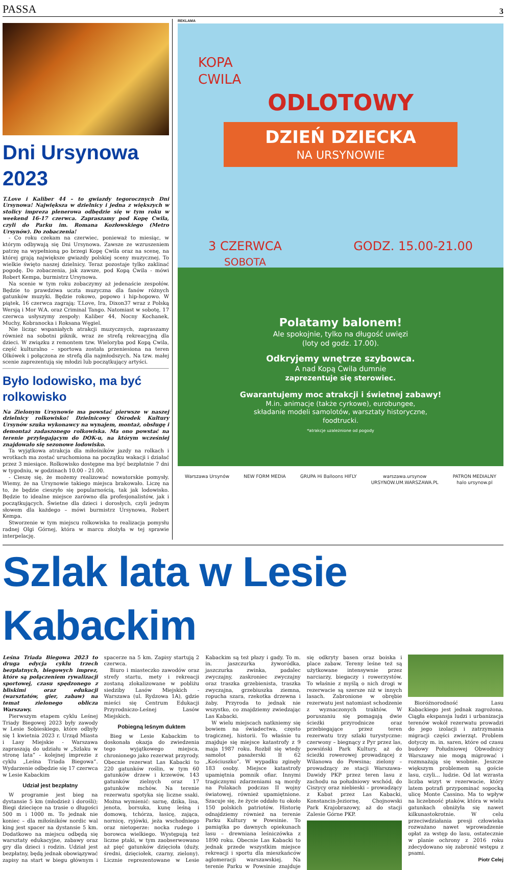PASSA 3
Dni Ursynowa 2023
T.Love i Kaliber 44 – to gwiazdy tegorocznych Dni Ursynowa! Największa w dzielnicy i jedna z większych w stolicy impreza plenerowa odbędzie się w tym roku w weekend 16-17 czerwca. Zapraszamy pod Kopę Cwila, czyli do Parku im. Romana Kozłowskiego (Metro Ursynów). Do zobaczenia!
- Co roku czekam na czerwiec, ponieważ to miesiąc, w którym odbywają się Dni Ursynowa. Zawsze ze wzruszeniem patrzę na wypełnioną po brzegi Kopę Cwila oraz na scenę, na której grają największe gwiazdy polskiej sceny muzycznej. To wielkie święto naszej dzielnicy. Teraz pozostaje tylko zaklinać pogodę. Do zobaczenia, jak zawsze, pod Kopą Cwila - mówi Robert Kempa, burmistrz Ursynowa.
Na scenie w tym roku zobaczymy aż jedenaście zespołów. Będzie to prawdziwa uczta muzyczna dla fanów różnych gatunków muzyki. Będzie rokowo, popowo i hip-hopowo. W piątek, 16 czerwca zagrają: T.Love, Ira, Dixon37 wraz z Polską Wersją i Mor W.A. oraz Criminal Tango. Natomiast w sobotę, 17 czerwca usłyszymy zespoły: Kaliber 44, Nocny Kochanek, Muchy, Kobranocka i Roksana Węgiel.
Nie licząc wspaniałych atrakcji muzycznych, zapraszamy również na sobotni piknik, wraz ze strefą rekreacyjną dla dzieci. W związku z remontem tzw. Wieloryba pod Kopą Cwila, część kulturalno – sportowa została przeniesiona na teren Olkówek i połączona ze strefą dla najmłodszych. Na tzw. małej scenie zaprezentują się młodzi lub początkujący artyści.
Było lodowisko, ma być rolkowisko
Na Zielonym Ursynowie ma powstać pierwsze w naszej dzielnicy rolkowisko! Dzielnicowy Ośrodek Kultury Ursynów szuka wykonawcy na wynajem, montaż, obsługę i demontaż zadaszonego rolkowiska. Ma ono powstać na terenie przylegającym do DOK-u, na którym wcześniej znajdowało się sezonowe lodowisko.
Ta wyjątkowa atrakcja dla miłośników jazdy na rolkach i wrotkach ma zostać uruchomiona na początku wakacji i działać przez 3 miesiące. Rolkowisko dostępne ma być bezpłatnie 7 dni w tygodniu, w godzinach 10.00 - 21.00.
- Cieszę się, że możemy realizować nowatorskie pomysły. Wiemy, że na Ursynowie takiego miejsca brakowało. Liczę na to, że będzie cieszyło się popularnością, tak jak lodowisko. Będzie to idealne miejsce zarówno dla profesjonalistów, jak i początkujących. Świetne dla dzieci i dorosłych, czyli jednym słowem dla każdego – mówi burmistrz Ursynowa, Robert Kempa.
Stworzenie w tym miejscu rolkowiska to realizacja pomysłu radnej Olgi Górnej, która w marcu złożyła w tej sprawie interpelację.
REKLAMA
KOPA
CWILA
ODLOTOWY
DZIEŃ DZIECKA
NA URSYNOWIE
3 CZERWCA
SOBOTA GODZ. 15.00-21.00
Polatamy balonem!
Ale spokojnie, tylko na długość uwięzi
(loty od godz. 17.00).
Odkryjemy wnętrze szybowca.
A nad Kopą Cwila dumnie
zaprezentuje się sterowiec.
Gwarantujemy moc atrakcji i świetnej zabawy!
M.in. animacje (także cyrkowe), eurobungee,
składanie modeli samolotów, warsztaty historyczne,
foodtrucki.
*atrakcje uzależnione od pogody
Warszawa Ursynów NEW FORM MEDIA GRUPA Hi Balloons HIFLY warszawa.ursynow
URSYNOW.UM.WARSZAWA.PL PATRON MEDIALNY
halo ursynow.pl
Szlak lata w Lesie Kabackim
Leśna Triada Biegowa 2023 to druga edycja cyklu trzech bezpłatnych, biegowych imprez, które są połączeniem rywalizacji sportowej, czasu spędzonego z bliskimi oraz edukacji (warsztatów, gier, zabaw) na temat zielonego oblicza Warszawy.
Pierwszym etapem cyklu Leśnej Triady Biegowej 2023 były zawody w Lesie Sobieskiego, które odbyły się 1 kwietnia 2023 r. Urząd Miasta i Lasy Miejskie - Warszawa zapraszają do udziału w „Szlaku w stronę lata” - kolejnej imprezie z cyklu „Leśna Triada Biegowa”. Wydarzenie odbędzie się 17 czerwca w Lesie Kabackim
Udział jest bezpłatny
W programie jest bieg na dystansie 5 km (młodzież i dorośli); Biegi dziecięce na trasie o długości 500 m i 1000 m. To jednak nie koniec – dla miłośników nordic wal king jest spacer na dystansie 5 km. Dodatkowo na miejscu odbędą się warsztaty edukacyjne, zabawy oraz gry dla dzieci i rodzin. Udział jest bezpłatny, będą jednak obowiązywać zapisy na start w biegu głównym i spacerze na 5 km. Zapisy startują 2 czerwca.
Biuro i miasteczko zawodów oraz strefy startu, mety i rekreacji zostaną zlokalizowane w pobliżu siedziby Lasów Miejskich - Warszawa (ul. Rydzowa 1A), gdzie mieści się Centrum Edukacji Przyrodniczo-Leśnej Lasów Miejskich.
Pobiegną leśnym duktem
Bieg w Lesie Kabackim to doskonała okazja do zwiedzenia tego wyjątkowego miejsca, chronionego jako rezerwat przyrody. Obecnie rezerwat Las Kabacki to 220 gatunków roślin, w tym 60 gatunków drzew i krzewów, 143 gatunków zielnych oraz 17 gatunków mchów. Na terenie rezerwatu spotyka się liczne ssaki. Można wymienić: sarnę, dzika, lisa, jenota, borsuka, kunę leśną i domową, tchórza, łasicę, zająca, nornicę, ryjówki, jeża wschodniego oraz nietoperze: nocka rudego i borowca wielkiego. Występują też liczne ptaki, w tym zaobserwowano aż pięć gatunków dzięcioła (duży, średni, dzięciołek, czarny, zielony). Licznie reprezentowane w Lesie Kabackim są też płazy i gady. To m. in. jaszczurka żyworódka, jaszczurka zwinka, padalec zwyczajny, zaskroniec zwyczajny oraz traszka grzebienista, traszka zwyczajna, grzebiuszka ziemna, ropucha szara, rzekotka drzewna i żaby. Przyroda to jednak nie wszystko, co znajdziemy zwiedzając Las Kabacki.
W wielu miejscach natkniemy się bowiem na świadectwa, często tragicznej, historii. To właśnie tu znajduje się miejsce katastrofy z 9 maja 1987 roku. Rozbił się wtedy samolot pasażerski Ił 62 „Kościuszko”. W wypadku zginęły 183 osoby. Miejsce katastrofy upamiętnia pomnik ofiar. Innymi tragicznymi zdarzeniami są mordy na Polakach podczas II wojny światowej, również upamiętnione. Szacuje się, że życie oddało tu około 150 polskich patriotów. Historię odnajdziemy również na terenie Parku Kultury w Powsinie. To pamiątka po dawnych opiekunach lasu – drewniana leśniczówka z 1890 roku. Obecnie Las Kabacki to jednak przede wszystkim miejsce rekreacji i sportu dla mieszkańców aglomeracji warszawskiej. Na terenie Parku w Powsinie znajduje się odkryty basen oraz boiska i place zabaw. Tereny leśne też są użytkowane intensywnie przez narciarzy, biegaczy i rowerzystów. To właśnie z myślą o nich drogi w rezerwacie są szersze niż w innych lasach. Zabronione w obrębie rezerwatu jest natomiast schodzenie z wyznaczonych traktów. W poruszaniu się pomagają dwie ścieżki przyrodnicze oraz przebiegające przez teren rezerwatu trzy szlaki turystyczne: czerwony – biegnący z Pyr przez las, powsiński Park Kultury, aż do ścieżki rowerowej prowadzącej z Wilanowa do Powsina; zielony – prowadzący ze stacji Warszawa-Dawidy PKP przez teren lasu z zachodu na południowy wschód, do Ciszycy oraz niebieski – prowadzący z Kabat przez Las Kabacki, Konstancin-Jeziornę, Chojnowski Park Krajobrazowy, aż do stacji Zalesie Górne PKP.
Bioróżnorodność Lasu Kabackiego jest jednak zagrożona. Ciągła ekspansja ludzi i urbanizacja terenów wokół rezerwatu prowadzi do jego izolacji i zatrzymania migracji części zwierząt. Problem dotyczy m. in. saren, które od czasu budowy Południowej Obwodnicy Warszawy nie mogą migrować i rozmnażają się wsobnie. Jeszcze większym problemem są goście lasu, czyli... ludzie. Od lat wzrasta liczba wizyt w rezerwacie, który latem potrafi przypominać sopocką ulicę Monte Cassino. Ma to wpływ na liczebność ptaków, która w wielu gatunkach obniżyła się nawet kilkunastokrotnie. W celu przeciwdziałania presji człowieka rozważano nawet wprowadzenie opłat za wstęp do lasu, ostatecznie w planie ochrony z 2016 roku zdecydowano się zabronić wstępu z psami.
Piotr Celej